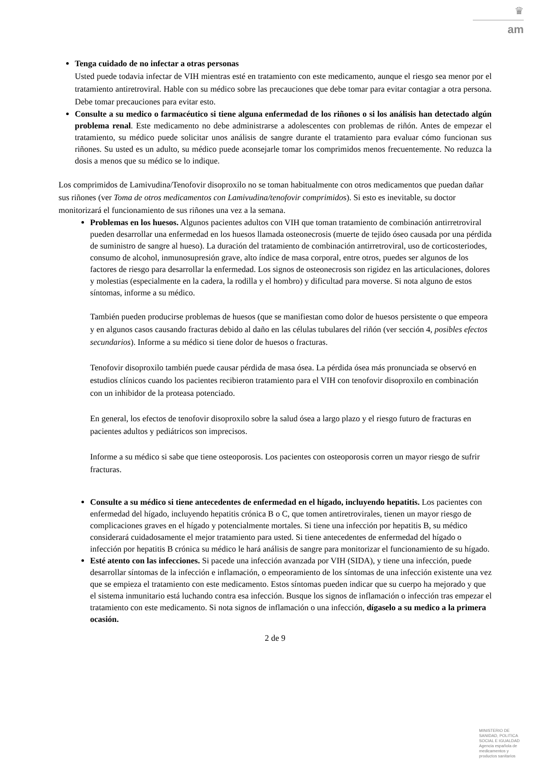♛
am
Tenga cuidado de no infectar a otras personas
Usted puede todavia infectar de VIH mientras esté en tratamiento con este medicamento, aunque el riesgo sea menor por el tratamiento antiretroviral. Hable con su médico sobre las precauciones que debe tomar para evitar contagiar a otra persona. Debe tomar precauciones para evitar esto.
Consulte a su medico o farmacéutico si tiene alguna enfermedad de los riñones o si los análisis han detectado algún problema renal. Este medicamento no debe administrarse a adolescentes con problemas de riñón. Antes de empezar el tratamiento, su médico puede solicitar unos análisis de sangre durante el tratamiento para evaluar cómo funcionan sus riñones. Su usted es un adulto, su médico puede aconsejarle tomar los comprimidos menos frecuentemente. No reduzca la dosis a menos que su médico se lo indique.
Los comprimidos de Lamivudina/Tenofovir disoproxilo no se toman habitualmente con otros medicamentos que puedan dañar sus riñones (ver Toma de otros medicamentos con Lamivudina/tenofovir comprimidos). Si esto es inevitable, su doctor monitorizará el funcionamiento de sus riñones una vez a la semana.
Problemas en los huesos. Algunos pacientes adultos con VIH que toman tratamiento de combinación antirretroviral pueden desarrollar una enfermedad en los huesos llamada osteonecrosis (muerte de tejido óseo causada por una pérdida de suministro de sangre al hueso). La duración del tratamiento de combinación antirretroviral, uso de corticosteriodes, consumo de alcohol, inmunosupresión grave, alto índice de masa corporal, entre otros, puedes ser algunos de los factores de riesgo para desarrollar la enfermedad. Los signos de osteonecrosis son rigidez en las articulaciones, dolores y molestias (especialmente en la cadera, la rodilla y el hombro) y dificultad para moverse. Si nota alguno de estos síntomas, informe a su médico.
También pueden producirse problemas de huesos (que se manifiestan como dolor de huesos persistente o que empeora y en algunos casos causando fracturas debido al daño en las células tubulares del riñón (ver sección 4, posibles efectos secundarios). Informe a su médico si tiene dolor de huesos o fracturas.
Tenofovir disoproxilo también puede causar pérdida de masa ósea. La pérdida ósea más pronunciada se observó en estudios clínicos cuando los pacientes recibieron tratamiento para el VIH con tenofovir disoproxilo en combinación con un inhibidor de la proteasa potenciado.
En general, los efectos de tenofovir disoproxilo sobre la salud ósea a largo plazo y el riesgo futuro de fracturas en pacientes adultos y pediátricos son imprecisos.
Informe a su médico si sabe que tiene osteoporosis. Los pacientes con osteoporosis corren un mayor riesgo de sufrir fracturas.
Consulte a su médico si tiene antecedentes de enfermedad en el hígado, incluyendo hepatitis. Los pacientes con enfermedad del hígado, incluyendo hepatitis crónica B o C, que tomen antiretrovirales, tienen un mayor riesgo de complicaciones graves en el hígado y potencialmente mortales. Si tiene una infección por hepatitis B, su médico considerará cuidadosamente el mejor tratamiento para usted. Si tiene antecedentes de enfermedad del hígado o infección por hepatitis B crónica su médico le hará análisis de sangre para monitorizar el funcionamiento de su hígado.
Esté atento con las infecciones. Si pacede una infección avanzada por VIH (SIDA), y tiene una infección, puede desarrollar síntomas de la infección e inflamación, o empeoramiento de los síntomas de una infección existente una vez que se empieza el tratamiento con este medicamento. Estos síntomas pueden indicar que su cuerpo ha mejorado y que el sistema inmunitario está luchando contra esa infección. Busque los signos de inflamación o infección tras empezar el tratamiento con este medicamento. Si nota signos de inflamación o una infección, dígaselo a su medico a la primera ocasión.
2 de 9
MINISTERIO DE
SANIDAD, POLITICA
SOCIAL E IGUALDAD
Agencia española de
medicamentos y
productos sanitarios